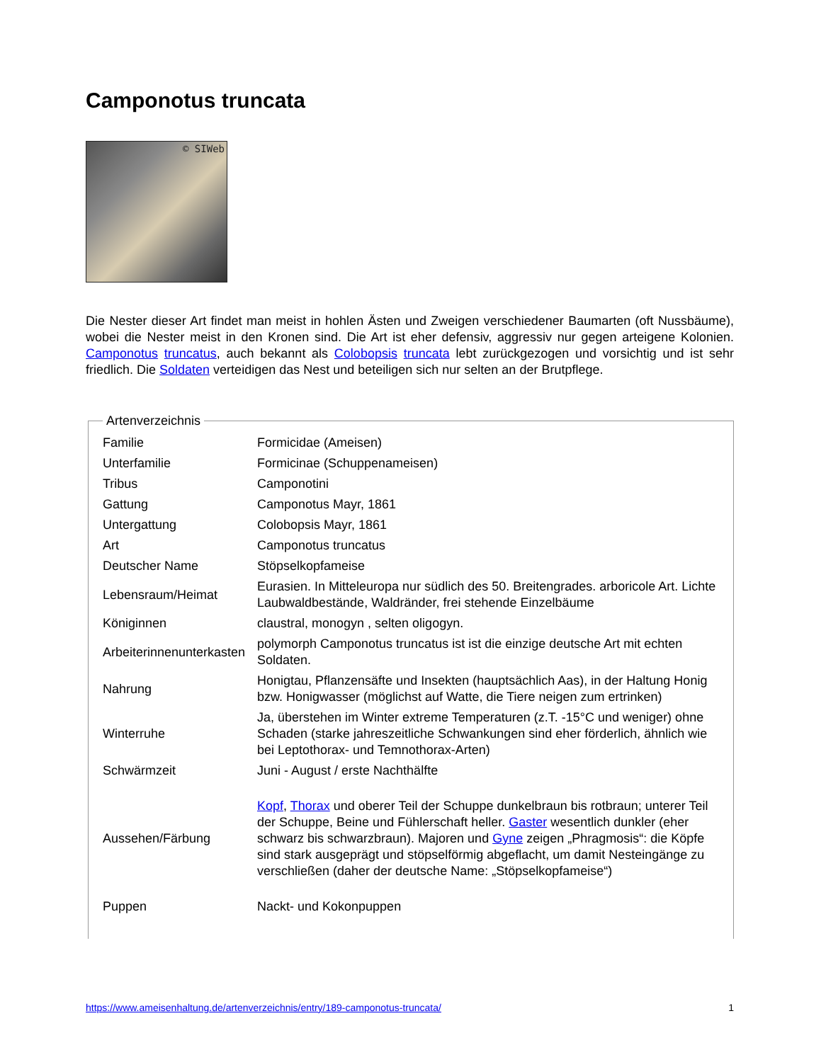Camponotus truncata
© SIWeb
Die Nester dieser Art findet man meist in hohlen Ästen und Zweigen verschiedener Baumarten (oft Nussbäume), wobei die Nester meist in den Kronen sind. Die Art ist eher defensiv, aggressiv nur gegen arteigene Kolonien. Camponotus truncatus, auch bekannt als Colobopsis truncata lebt zurückgezogen und vorsichtig und ist sehr friedlich. Die Soldaten verteidigen das Nest und beteiligen sich nur selten an der Brutpflege.
Artenverzeichnis
| Familie | Formicidae (Ameisen) |
| Unterfamilie | Formicinae (Schuppenameisen) |
| Tribus | Camponotini |
| Gattung | Camponotus Mayr, 1861 |
| Untergattung | Colobopsis Mayr, 1861 |
| Art | Camponotus truncatus |
| Deutscher Name | Stöpselkopfameise |
| Lebensraum/Heimat | Eurasien. In Mitteleuropa nur südlich des 50. Breitengrades. arboricole Art. Lichte Laubwaldbestände, Waldränder, frei stehende Einzelbäume |
| Königinnen | claustral, monogyn , selten oligogyn. |
| Arbeiterinnenunterkasten | polymorph Camponotus truncatus ist ist die einzige deutsche Art mit echten Soldaten. |
| Nahrung | Honigtau, Pflanzensäfte und Insekten (hauptsächlich Aas), in der Haltung Honig bzw. Honigwasser (möglichst auf Watte, die Tiere neigen zum ertrinken) |
| Winterruhe | Ja, überstehen im Winter extreme Temperaturen (z.T. -15°C und weniger) ohne Schaden (starke jahreszeitliche Schwankungen sind eher förderlich, ähnlich wie bei Leptothorax- und Temnothorax-Arten) |
| Schwärmzeit | Juni - August / erste Nachthälfte |
| Aussehen/Färbung | Kopf , Thorax und oberer Teil der Schuppe dunkelbraun bis rotbraun; unterer Teil der Schuppe, Beine und Fühlerschaft heller. Gaster wesentlich dunkler (eher schwarz bis schwarzbraun). Majoren und Gyne zeigen „Phragmosis“: die Köpfe sind stark ausgeprägt und stöpselförmig abgeflacht, um damit Nesteingänge zu verschließen (daher der deutsche Name: „Stöpselkopfameise“) |
| Puppen | Nackt- und Kokonpuppen |
https://www.ameisenhaltung.de/artenverzeichnis/entry/189-camponotus-truncata/ 1